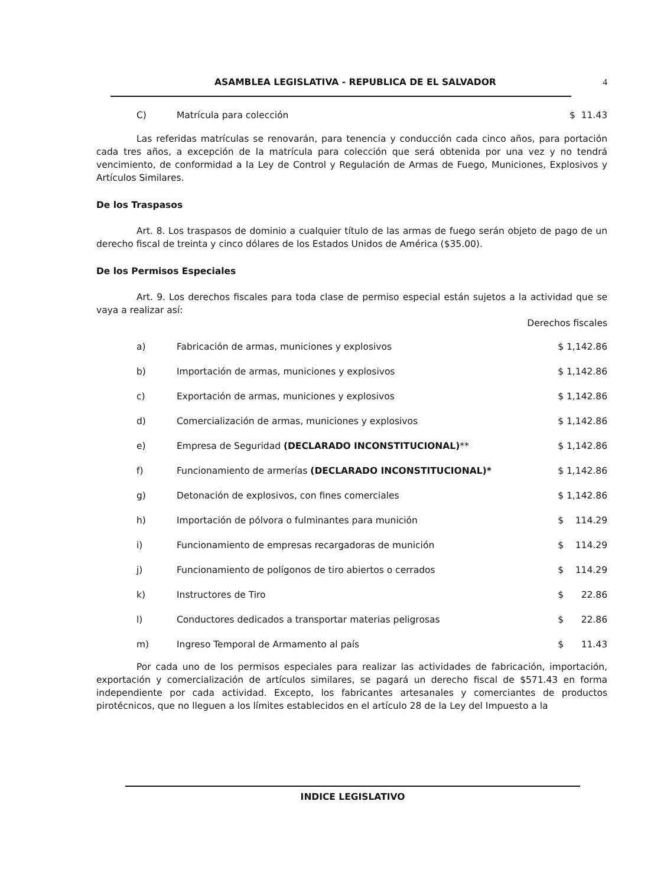ASAMBLEA LEGISLATIVA - REPUBLICA DE EL SALVADOR 4
| C) | Matrícula para colección | $ 11.43 |
Las referidas matrículas se renovarán, para tenencia y conducción cada cinco años, para portación cada tres años, a excepción de la matrícula para colección que será obtenida por una vez y no tendrá vencimiento, de conformidad a la Ley de Control y Regulación de Armas de Fuego, Municiones, Explosivos y Artículos Similares.
De los Traspasos
Art. 8. Los traspasos de dominio a cualquier título de las armas de fuego serán objeto de pago de un derecho fiscal de treinta y cinco dólares de los Estados Unidos de América ($35.00).
De los Permisos Especiales
Art. 9. Los derechos fiscales para toda clase de permiso especial están sujetos a la actividad que se vaya a realizar así:
Derechos fiscales
| a) | Fabricación de armas, municiones y explosivos | $ 1,142.86 |
| b) | Importación de armas, municiones y explosivos | $ 1,142.86 |
| c) | Exportación de armas, municiones y explosivos | $ 1,142.86 |
| d) | Comercialización de armas, municiones y explosivos | $ 1,142.86 |
| e) | Empresa de Seguridad (DECLARADO INCONSTITUCIONAL) ** | $ 1,142.86 |
| f) | Funcionamiento de armerías (DECLARADO INCONSTITUCIONAL)* | $ 1,142.86 |
| g) | Detonación de explosivos, con fines comerciales | $ 1,142.86 |
| h) | Importación de pólvora o fulminantes para munición | $ 114.29 |
| i) | Funcionamiento de empresas recargadoras de munición | $ 114.29 |
| j) | Funcionamiento de polígonos de tiro abiertos o cerrados | $ 114.29 |
| k) | Instructores de Tiro | $ 22.86 |
| l) | Conductores dedicados a transportar materias peligrosas | $ 22.86 |
| m) | Ingreso Temporal de Armamento al país | $ 11.43 |
Por cada uno de los permisos especiales para realizar las actividades de fabricación, importación, exportación y comercialización de artículos similares, se pagará un derecho fiscal de $571.43 en forma independiente por cada actividad. Excepto, los fabricantes artesanales y comerciantes de productos pirotécnicos, que no lleguen a los límites establecidos en el artículo 28 de la Ley del Impuesto a la
INDICE LEGISLATIVO